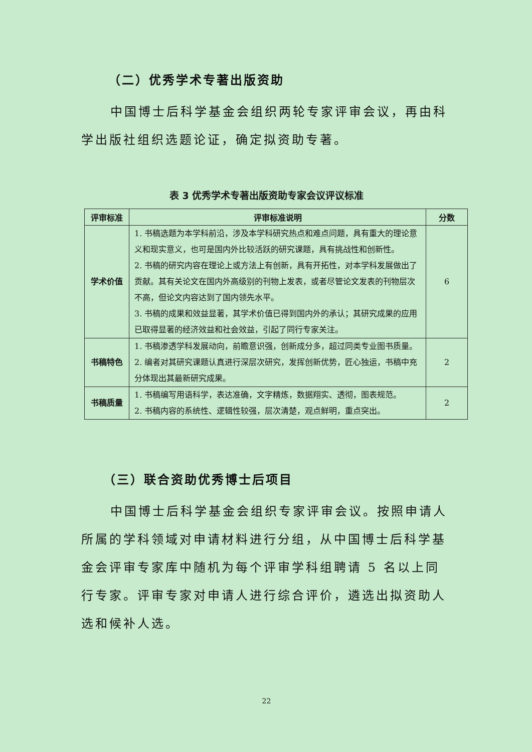（二）优秀学术专著出版资助
中国博士后科学基金会组织两轮专家评审会议，再由科学出版社组织选题论证，确定拟资助专著。
表 3 优秀学术专著出版资助专家会议评议标准
| 评审标准 | 评审标准说明 | 分数 |
| --- | --- | --- |
| 学术价值 | 1. 书稿选题为本学科前沿，涉及本学科研究热点和难点问题，具有重大的理论意义和现实意义，也可是国内外比较活跃的研究课题，具有挑战性和创新性。 2. 书稿的研究内容在理论上或方法上有创新，具有开拓性，对本学科发展做出了贡献。其有关论文在国内外高级别的刊物上发表，或者尽管论文发表的刊物层次不高，但论文内容达到了国内领先水平。 3. 书稿的成果和效益显著，其学术价值已得到国内外的承认；其研究成果的应用已取得显著的经济效益和社会效益，引起了同行专家关注。 | 6 |
| 书稿特色 | 1. 书稿渗透学科发展动向，前瞻意识强，创新成分多，超过同类专业图书质量。 2. 编者对其研究课题认真进行深层次研究，发挥创新优势，匠心独运，书稿中充分体现出其最新研究成果。 | 2 |
| 书稿质量 | 1. 书稿编写用语科学，表达准确，文字精炼，数据翔实、透彻，图表规范。 2. 书稿内容的系统性、逻辑性较强，层次清楚，观点鲜明，重点突出。 | 2 |
（三）联合资助优秀博士后项目
中国博士后科学基金会组织专家评审会议。按照申请人所属的学科领域对申请材料进行分组，从中国博士后科学基金会评审专家库中随机为每个评审学科组聘请 5 名以上同行专家。评审专家对申请人进行综合评价，遴选出拟资助人选和候补人选。
22